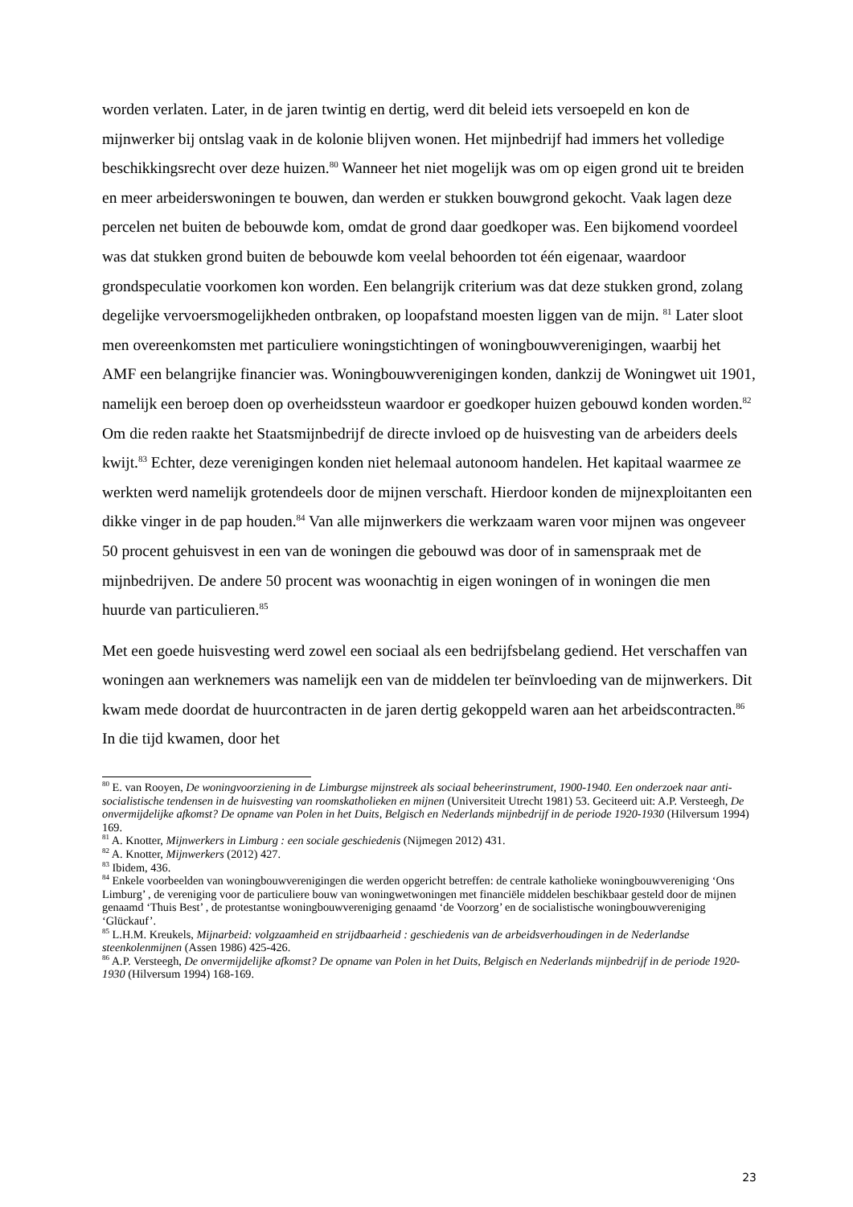worden verlaten. Later, in de jaren twintig en dertig, werd dit beleid iets versoepeld en kon de mijnwerker bij ontslag vaak in de kolonie blijven wonen. Het mijnbedrijf had immers het volledige beschikkingsrecht over deze huizen.<sup>80</sup> Wanneer het niet mogelijk was om op eigen grond uit te breiden en meer arbeiderswoningen te bouwen, dan werden er stukken bouwgrond gekocht. Vaak lagen deze percelen net buiten de bebouwde kom, omdat de grond daar goedkoper was. Een bijkomend voordeel was dat stukken grond buiten de bebouwde kom veelal behoorden tot één eigenaar, waardoor grondspeculatie voorkomen kon worden. Een belangrijk criterium was dat deze stukken grond, zolang degelijke vervoersmogelijkheden ontbraken, op loopafstand moesten liggen van de mijn. <sup>81</sup> Later sloot men overeenkomsten met particuliere woningstichtingen of woningbouwverenigingen, waarbij het AMF een belangrijke financier was. Woningbouwverenigingen konden, dankzij de Woningwet uit 1901, namelijk een beroep doen op overheidssteun waardoor er goedkoper huizen gebouwd konden worden.<sup>82</sup> Om die reden raakte het Staatsmijnbedrijf de directe invloed op de huisvesting van de arbeiders deels kwijt.<sup>83</sup> Echter, deze verenigingen konden niet helemaal autonoom handelen. Het kapitaal waarmee ze werkten werd namelijk grotendeels door de mijnen verschaft. Hierdoor konden de mijnexploitanten een dikke vinger in de pap houden.<sup>84</sup> Van alle mijnwerkers die werkzaam waren voor mijnen was ongeveer 50 procent gehuisvest in een van de woningen die gebouwd was door of in samenspraak met de mijnbedrijven. De andere 50 procent was woonachtig in eigen woningen of in woningen die men huurde van particulieren.<sup>85</sup>
Met een goede huisvesting werd zowel een sociaal als een bedrijfsbelang gediend. Het verschaffen van woningen aan werknemers was namelijk een van de middelen ter beïnvloeding van de mijnwerkers. Dit kwam mede doordat de huurcontracten in de jaren dertig gekoppeld waren aan het arbeidscontracten.<sup>86</sup> In die tijd kwamen, door het
<sup>80</sup> E. van Rooyen, De woningvoorziening in de Limburgse mijnstreek als sociaal beheerinstrument, 1900-1940. Een onderzoek naar anti-socialistische tendensen in de huisvesting van roomskatholieken en mijnen (Universiteit Utrecht 1981) 53. Geciteerd uit: A.P. Versteegh, De onvermijdelijke afkomst? De opname van Polen in het Duits, Belgisch en Nederlands mijnbedrijf in de periode 1920-1930 (Hilversum 1994) 169.
<sup>81</sup> A. Knotter, Mijnwerkers in Limburg : een sociale geschiedenis (Nijmegen 2012) 431.
<sup>82</sup> A. Knotter, Mijnwerkers (2012) 427.
<sup>83</sup> Ibidem, 436.
<sup>84</sup> Enkele voorbeelden van woningbouwverenigingen die werden opgericht betreffen: de centrale katholieke woningbouwvereniging ‘Ons Limburg’ , de vereniging voor de particuliere bouw van woningwetwoningen met financiële middelen beschikbaar gesteld door de mijnen genaamd ‘Thuis Best’ , de protestantse woningbouwvereniging genaamd ‘de Voorzorg’ en de socialistische woningbouwvereniging ‘Glückauf’.
<sup>85</sup> L.H.M. Kreukels, Mijnarbeid: volgzaamheid en strijdbaarheid : geschiedenis van de arbeidsverhoudingen in de Nederlandse steenkolenmijnen (Assen 1986) 425-426.
<sup>86</sup> A.P. Versteegh, De onvermijdelijke afkomst? De opname van Polen in het Duits, Belgisch en Nederlands mijnbedrijf in de periode 1920-1930 (Hilversum 1994) 168-169.
23